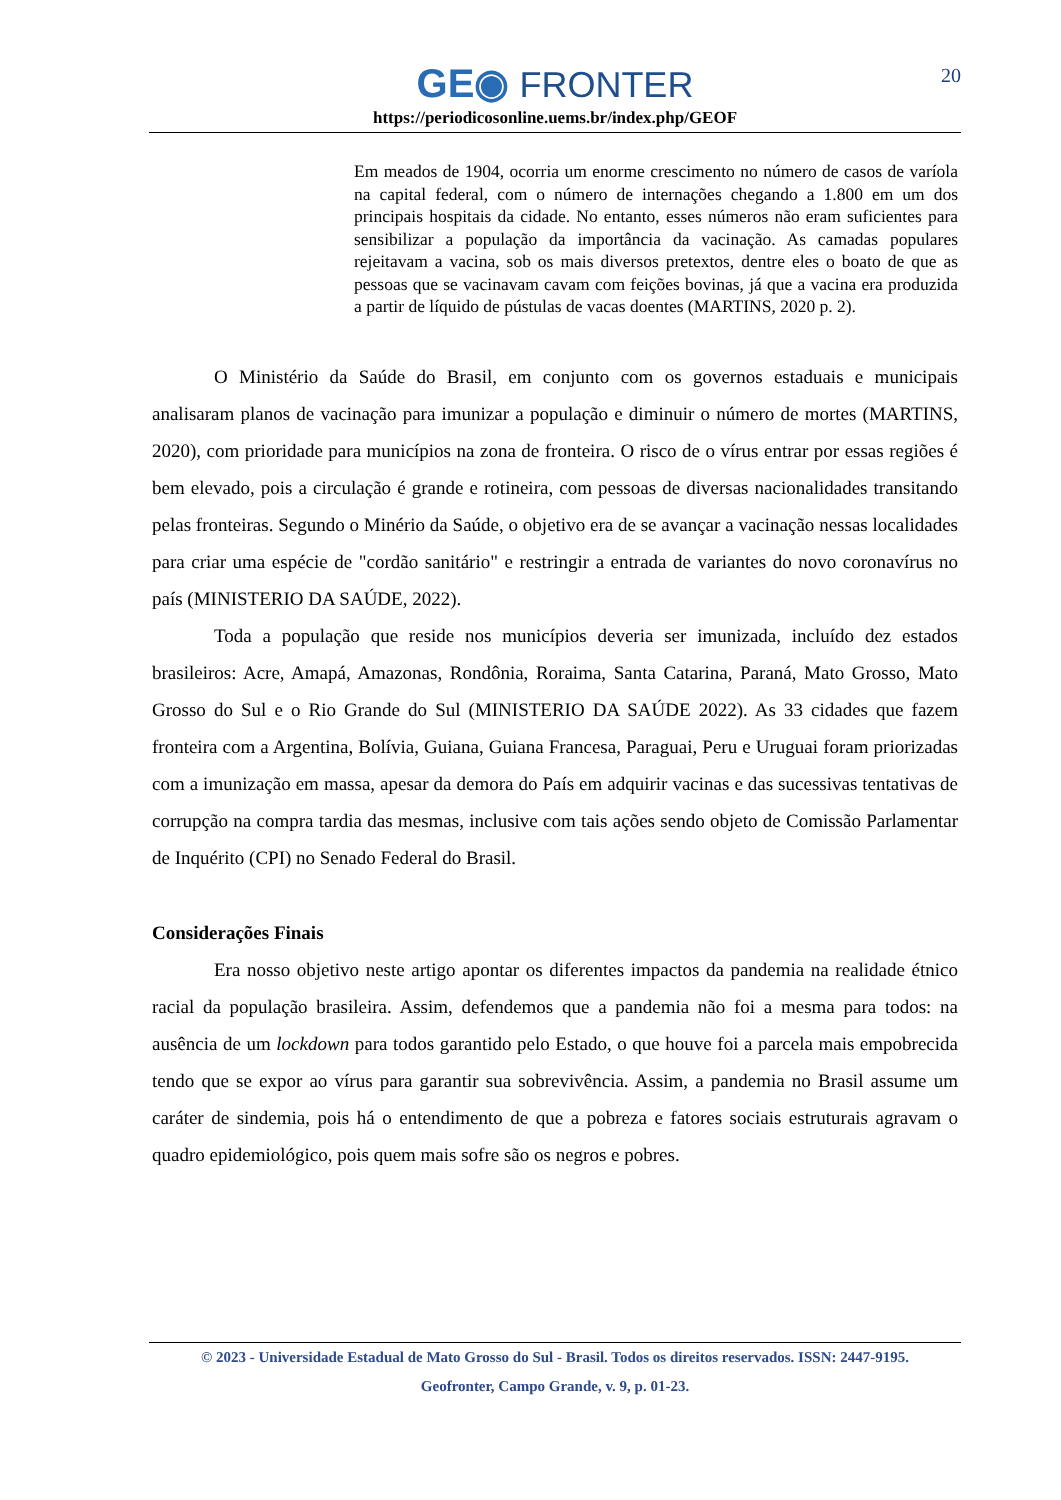20
GE◉ FRONTER
https://periodicosonline.uems.br/index.php/GEOF
Em meados de 1904, ocorria um enorme crescimento no número de casos de varíola na capital federal, com o número de internações chegando a 1.800 em um dos principais hospitais da cidade. No entanto, esses números não eram suficientes para sensibilizar a população da importância da vacinação. As camadas populares rejeitavam a vacina, sob os mais diversos pretextos, dentre eles o boato de que as pessoas que se vacinavam cavam com feições bovinas, já que a vacina era produzida a partir de líquido de pústulas de vacas doentes (MARTINS, 2020 p. 2).
O Ministério da Saúde do Brasil, em conjunto com os governos estaduais e municipais analisaram planos de vacinação para imunizar a população e diminuir o número de mortes (MARTINS, 2020), com prioridade para municípios na zona de fronteira. O risco de o vírus entrar por essas regiões é bem elevado, pois a circulação é grande e rotineira, com pessoas de diversas nacionalidades transitando pelas fronteiras. Segundo o Minério da Saúde, o objetivo era de se avançar a vacinação nessas localidades para criar uma espécie de "cordão sanitário" e restringir a entrada de variantes do novo coronavírus no país (MINISTERIO DA SAÚDE, 2022).
Toda a população que reside nos municípios deveria ser imunizada, incluído dez estados brasileiros: Acre, Amapá, Amazonas, Rondônia, Roraima, Santa Catarina, Paraná, Mato Grosso, Mato Grosso do Sul e o Rio Grande do Sul (MINISTERIO DA SAÚDE 2022). As 33 cidades que fazem fronteira com a Argentina, Bolívia, Guiana, Guiana Francesa, Paraguai, Peru e Uruguai foram priorizadas com a imunização em massa, apesar da demora do País em adquirir vacinas e das sucessivas tentativas de corrupção na compra tardia das mesmas, inclusive com tais ações sendo objeto de Comissão Parlamentar de Inquérito (CPI) no Senado Federal do Brasil.
Considerações Finais
Era nosso objetivo neste artigo apontar os diferentes impactos da pandemia na realidade étnico racial da população brasileira. Assim, defendemos que a pandemia não foi a mesma para todos: na ausência de um lockdown para todos garantido pelo Estado, o que houve foi a parcela mais empobrecida tendo que se expor ao vírus para garantir sua sobrevivência. Assim, a pandemia no Brasil assume um caráter de sindemia, pois há o entendimento de que a pobreza e fatores sociais estruturais agravam o quadro epidemiológico, pois quem mais sofre são os negros e pobres.
© 2023 - Universidade Estadual de Mato Grosso do Sul - Brasil. Todos os direitos reservados. ISSN: 2447-9195.
Geofronter, Campo Grande, v. 9, p. 01-23.